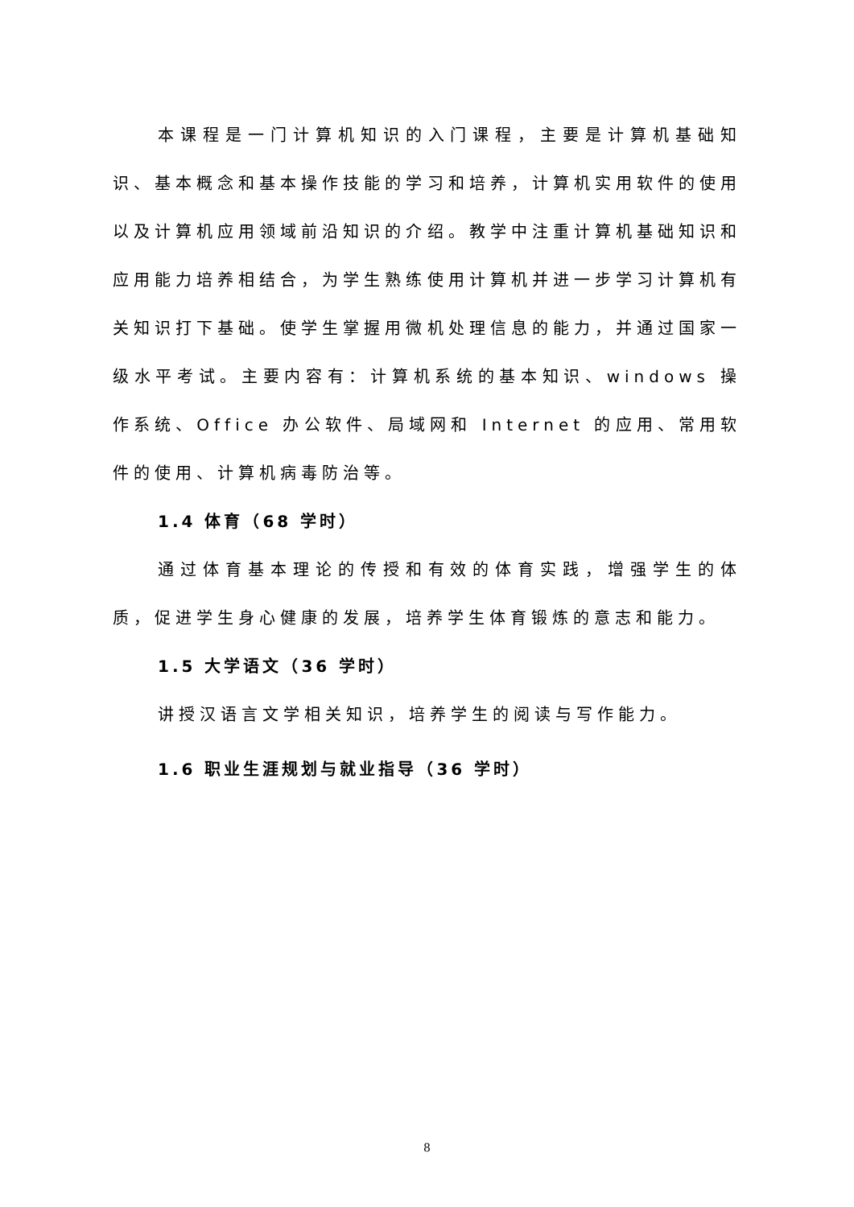本课程是一门计算机知识的入门课程，主要是计算机基础知识、基本概念和基本操作技能的学习和培养，计算机实用软件的使用以及计算机应用领域前沿知识的介绍。教学中注重计算机基础知识和应用能力培养相结合，为学生熟练使用计算机并进一步学习计算机有关知识打下基础。使学生掌握用微机处理信息的能力，并通过国家一级水平考试。主要内容有：计算机系统的基本知识、windows 操作系统、Office 办公软件、局域网和 Internet 的应用、常用软件的使用、计算机病毒防治等。
1.4 体育（68 学时）
通过体育基本理论的传授和有效的体育实践，增强学生的体质，促进学生身心健康的发展，培养学生体育锻炼的意志和能力。
1.5 大学语文（36 学时）
讲授汉语言文学相关知识，培养学生的阅读与写作能力。
1.6 职业生涯规划与就业指导（36 学时）
8